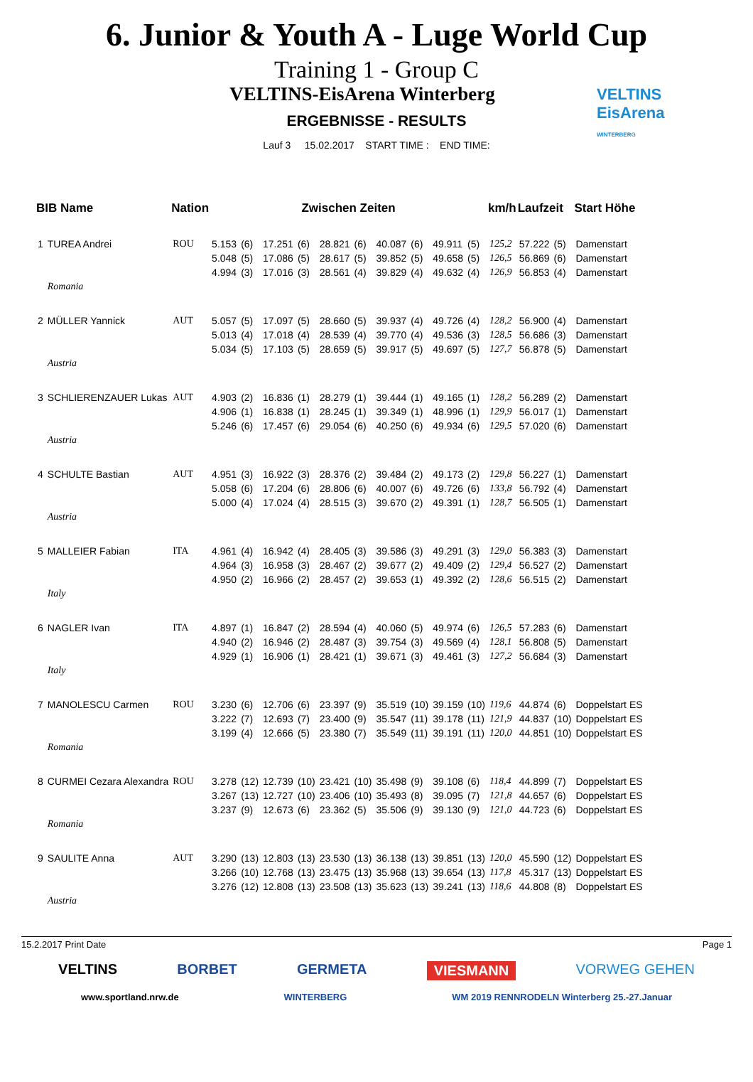6. Junior & Youth A - Luge World Cup
Training 1 - Group C
VELTINS-EisArena Winterberg
VELTINS
EisArena
WINTERBERG
ERGEBNISSE - RESULTS
Lauf 3 15.02.2017 START TIME : END TIME:
| BIB Name | | Nation | Zwischen Zeiten | | | | | | | | | | km/h | Laufzeit | | Start Höhe |
| --- | --- | --- | --- | --- | --- | --- | --- | --- | --- | --- | --- | --- | --- | --- | --- | --- |
| 1 | TUREA Andrei | ROU | 5.153 | (6) | 17.251 | (6) | 28.821 | (6) | 40.087 | (6) | 49.911 | (5) | 125,2 | 57.222 | (5) | Damenstart |
| | | | 5.048 | (5) | 17.086 | (5) | 28.617 | (5) | 39.852 | (5) | 49.658 | (5) | 126,5 | 56.869 | (6) | Damenstart |
| | | | 4.994 | (3) | 17.016 | (3) | 28.561 | (4) | 39.829 | (4) | 49.632 | (4) | 126,9 | 56.853 | (4) | Damenstart |
| | Romania | | | | | | | | | | | | | | | |
| 2 | MÜLLER Yannick | AUT | 5.057 | (5) | 17.097 | (5) | 28.660 | (5) | 39.937 | (4) | 49.726 | (4) | 128,2 | 56.900 | (4) | Damenstart |
| | | | 5.013 | (4) | 17.018 | (4) | 28.539 | (4) | 39.770 | (4) | 49.536 | (3) | 128,5 | 56.686 | (3) | Damenstart |
| | | | 5.034 | (5) | 17.103 | (5) | 28.659 | (5) | 39.917 | (5) | 49.697 | (5) | 127,7 | 56.878 | (5) | Damenstart |
| | Austria | | | | | | | | | | | | | | | |
| 3 | SCHLIERENZAUER Lukas | AUT | 4.903 | (2) | 16.836 | (1) | 28.279 | (1) | 39.444 | (1) | 49.165 | (1) | 128,2 | 56.289 | (2) | Damenstart |
| | | | 4.906 | (1) | 16.838 | (1) | 28.245 | (1) | 39.349 | (1) | 48.996 | (1) | 129,9 | 56.017 | (1) | Damenstart |
| | | | 5.246 | (6) | 17.457 | (6) | 29.054 | (6) | 40.250 | (6) | 49.934 | (6) | 129,5 | 57.020 | (6) | Damenstart |
| | Austria | | | | | | | | | | | | | | | |
| 4 | SCHULTE Bastian | AUT | 4.951 | (3) | 16.922 | (3) | 28.376 | (2) | 39.484 | (2) | 49.173 | (2) | 129,8 | 56.227 | (1) | Damenstart |
| | | | 5.058 | (6) | 17.204 | (6) | 28.806 | (6) | 40.007 | (6) | 49.726 | (6) | 133,8 | 56.792 | (4) | Damenstart |
| | | | 5.000 | (4) | 17.024 | (4) | 28.515 | (3) | 39.670 | (2) | 49.391 | (1) | 128,7 | 56.505 | (1) | Damenstart |
| | Austria | | | | | | | | | | | | | | | |
| 5 | MALLEIER Fabian | ITA | 4.961 | (4) | 16.942 | (4) | 28.405 | (3) | 39.586 | (3) | 49.291 | (3) | 129,0 | 56.383 | (3) | Damenstart |
| | | | 4.964 | (3) | 16.958 | (3) | 28.467 | (2) | 39.677 | (2) | 49.409 | (2) | 129,4 | 56.527 | (2) | Damenstart |
| | | | 4.950 | (2) | 16.966 | (2) | 28.457 | (2) | 39.653 | (1) | 49.392 | (2) | 128,6 | 56.515 | (2) | Damenstart |
| | Italy | | | | | | | | | | | | | | | |
| 6 | NAGLER Ivan | ITA | 4.897 | (1) | 16.847 | (2) | 28.594 | (4) | 40.060 | (5) | 49.974 | (6) | 126,5 | 57.283 | (6) | Damenstart |
| | | | 4.940 | (2) | 16.946 | (2) | 28.487 | (3) | 39.754 | (3) | 49.569 | (4) | 128,1 | 56.808 | (5) | Damenstart |
| | | | 4.929 | (1) | 16.906 | (1) | 28.421 | (1) | 39.671 | (3) | 49.461 | (3) | 127,2 | 56.684 | (3) | Damenstart |
| | Italy | | | | | | | | | | | | | | | |
| 7 | MANOLESCU Carmen | ROU | 3.230 | (6) | 12.706 | (6) | 23.397 | (9) | 35.519 | (10) | 39.159 | (10) | 119,6 | 44.874 | (6) | Doppelstart ES |
| | | | 3.222 | (7) | 12.693 | (7) | 23.400 | (9) | 35.547 | (11) | 39.178 | (11) | 121,9 | 44.837 | (10) | Doppelstart ES |
| | | | 3.199 | (4) | 12.666 | (5) | 23.380 | (7) | 35.549 | (11) | 39.191 | (11) | 120,0 | 44.851 | (10) | Doppelstart ES |
| | Romania | | | | | | | | | | | | | | | |
| 8 | CURMEI Cezara Alexandra | ROU | 3.278 | (12) | 12.739 | (10) | 23.421 | (10) | 35.498 | (9) | 39.108 | (6) | 118,4 | 44.899 | (7) | Doppelstart ES |
| | | | 3.267 | (13) | 12.727 | (10) | 23.406 | (10) | 35.493 | (8) | 39.095 | (7) | 121,8 | 44.657 | (6) | Doppelstart ES |
| | | | 3.237 | (9) | 12.673 | (6) | 23.362 | (5) | 35.506 | (9) | 39.130 | (9) | 121,0 | 44.723 | (6) | Doppelstart ES |
| | Romania | | | | | | | | | | | | | | | |
| 9 | SAULITE Anna | AUT | 3.290 | (13) | 12.803 | (13) | 23.530 | (13) | 36.138 | (13) | 39.851 | (13) | 120,0 | 45.590 | (12) | Doppelstart ES |
| | | | 3.266 | (10) | 12.768 | (13) | 23.475 | (13) | 35.968 | (13) | 39.654 | (13) | 117,8 | 45.317 | (13) | Doppelstart ES |
| | | | 3.276 | (12) | 12.808 | (13) | 23.508 | (13) | 35.623 | (13) | 39.241 | (13) | 118,6 | 44.808 | (8) | Doppelstart ES |
| | Austria | | | | | | | | | | | | | | | |
15.2.2017 Print Date Page 1
VELTINS BORBET GERMETA VIESMANN VORWEG GEHEN
www.sportland.nrw.de WINTERBERG WM 2019 RENNRODELN Winterberg 25.-27.Januar